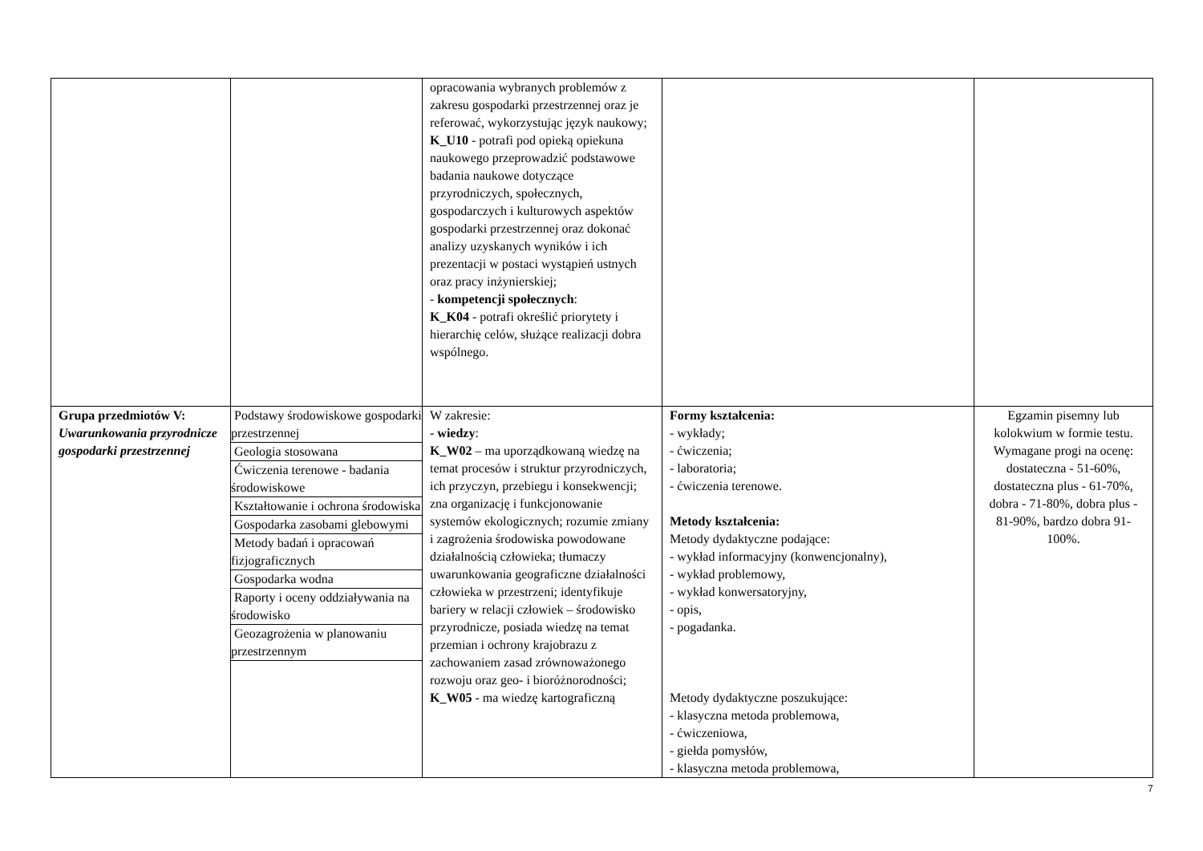| | | opracowania wybranych problemów z zakresu gospodarki przestrzennej oraz je referować, wykorzystując język naukowy; K_U10 - potrafi pod opieką opiekuna naukowego przeprowadzić podstawowe badania naukowe dotyczące przyrodniczych, społecznych, gospodarczych i kulturowych aspektów gospodarki przestrzennej oraz dokonać analizy uzyskanych wyników i ich prezentacji w postaci wystąpień ustnych oraz pracy inżynierskiej; - kompetencji społecznych : K_K04 - potrafi określić priorytety i hierarchię celów, służące realizacji dobra wspólnego. | | |
| Grupa przedmiotów V: Uwarunkowania przyrodnicze gospodarki przestrzennej | / Podstawy środowiskowe gospodarki przestrzennej / / Geologia stosowana / / Ćwiczenia terenowe - badania środowiskowe / / Kształtowanie i ochrona środowiska / / Gospodarka zasobami glebowymi / / Metody badań i opracowań fizjograficznych / / Gospodarka wodna / / Raporty i oceny oddziaływania na środowisko / / Geozagrożenia w planowaniu przestrzennym / | W zakresie: - wiedzy : K_W02 – ma uporządkowaną wiedzę na temat procesów i struktur przyrodniczych, ich przyczyn, przebiegu i konsekwencji; zna organizację i funkcjonowanie systemów ekologicznych; rozumie zmiany i zagrożenia środowiska powodowane działalnością człowieka; tłumaczy uwarunkowania geograficzne działalności człowieka w przestrzeni; identyfikuje bariery w relacji człowiek – środowisko przyrodnicze, posiada wiedzę na temat przemian i ochrony krajobrazu z zachowaniem zasad zrównoważonego rozwoju oraz geo- i bioróżnorodności; K_W05 - ma wiedzę kartograficzną | Formy kształcenia: - wykłady; - ćwiczenia; - laboratoria; - ćwiczenia terenowe. Metody kształcenia: Metody dydaktyczne podające: - wykład informacyjny (konwencjonalny), - wykład problemowy, - wykład konwersatoryjny, - opis, - pogadanka. Metody dydaktyczne poszukujące: - klasyczna metoda problemowa, - ćwiczeniowa, - giełda pomysłów, - klasyczna metoda problemowa, | Egzamin pisemny lub kolokwium w formie testu. Wymagane progi na ocenę: dostateczna - 51-60%, dostateczna plus - 61-70%, dobra - 71-80%, dobra plus - 81-90%, bardzo dobra 91-100%. |
7